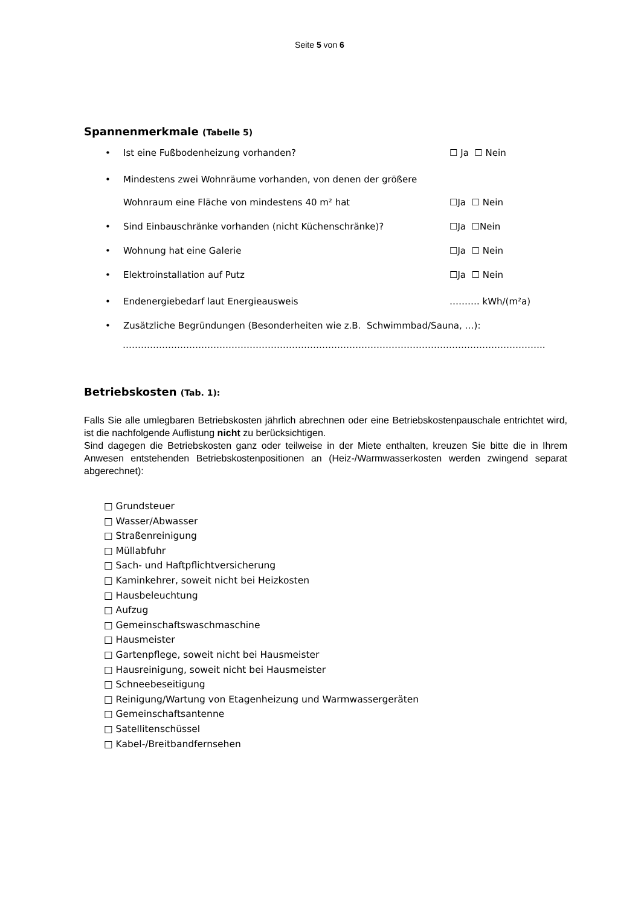Seite 5 von 6
Spannenmerkmale (Tabelle 5)
• Ist eine Fußbodenheizung vorhanden? ☐ Ja ☐ Nein
• Mindestens zwei Wohnräume vorhanden, von denen der größere
Wohnraum eine Fläche von mindestens 40 m² hat ☐Ja ☐ Nein
• Sind Einbauschränke vorhanden (nicht Küchenschränke)? ☐Ja ☐Nein
• Wohnung hat eine Galerie ☐Ja ☐ Nein
• Elektroinstallation auf Putz ☐Ja ☐ Nein
• Endenergiebedarf laut Energieausweis ………. kWh/(m²a)
• Zusätzliche Begründungen (Besonderheiten wie z.B. Schwimmbad/Sauna, …):
…………………………………………………………………………………………………………………………..
Betriebskosten (Tab. 1):
Falls Sie alle umlegbaren Betriebskosten jährlich abrechnen oder eine Betriebskostenpauschale entrichtet wird, ist die nachfolgende Auflistung nicht zu berücksichtigen.
Sind dagegen die Betriebskosten ganz oder teilweise in der Miete enthalten, kreuzen Sie bitte die in Ihrem Anwesen entstehenden Betriebskostenpositionen an (Heiz-/Warmwasserkosten werden zwingend separat abgerechnet):
□ Grundsteuer
□ Wasser/Abwasser
□ Straßenreinigung
□ Müllabfuhr
□ Sach- und Haftpflichtversicherung
□ Kaminkehrer, soweit nicht bei Heizkosten
□ Hausbeleuchtung
□ Aufzug
□ Gemeinschaftswaschmaschine
□ Hausmeister
□ Gartenpflege, soweit nicht bei Hausmeister
□ Hausreinigung, soweit nicht bei Hausmeister
□ Schneebeseitigung
□ Reinigung/Wartung von Etagenheizung und Warmwassergeräten
□ Gemeinschaftsantenne
□ Satellitenschüssel
□ Kabel-/Breitbandfernsehen